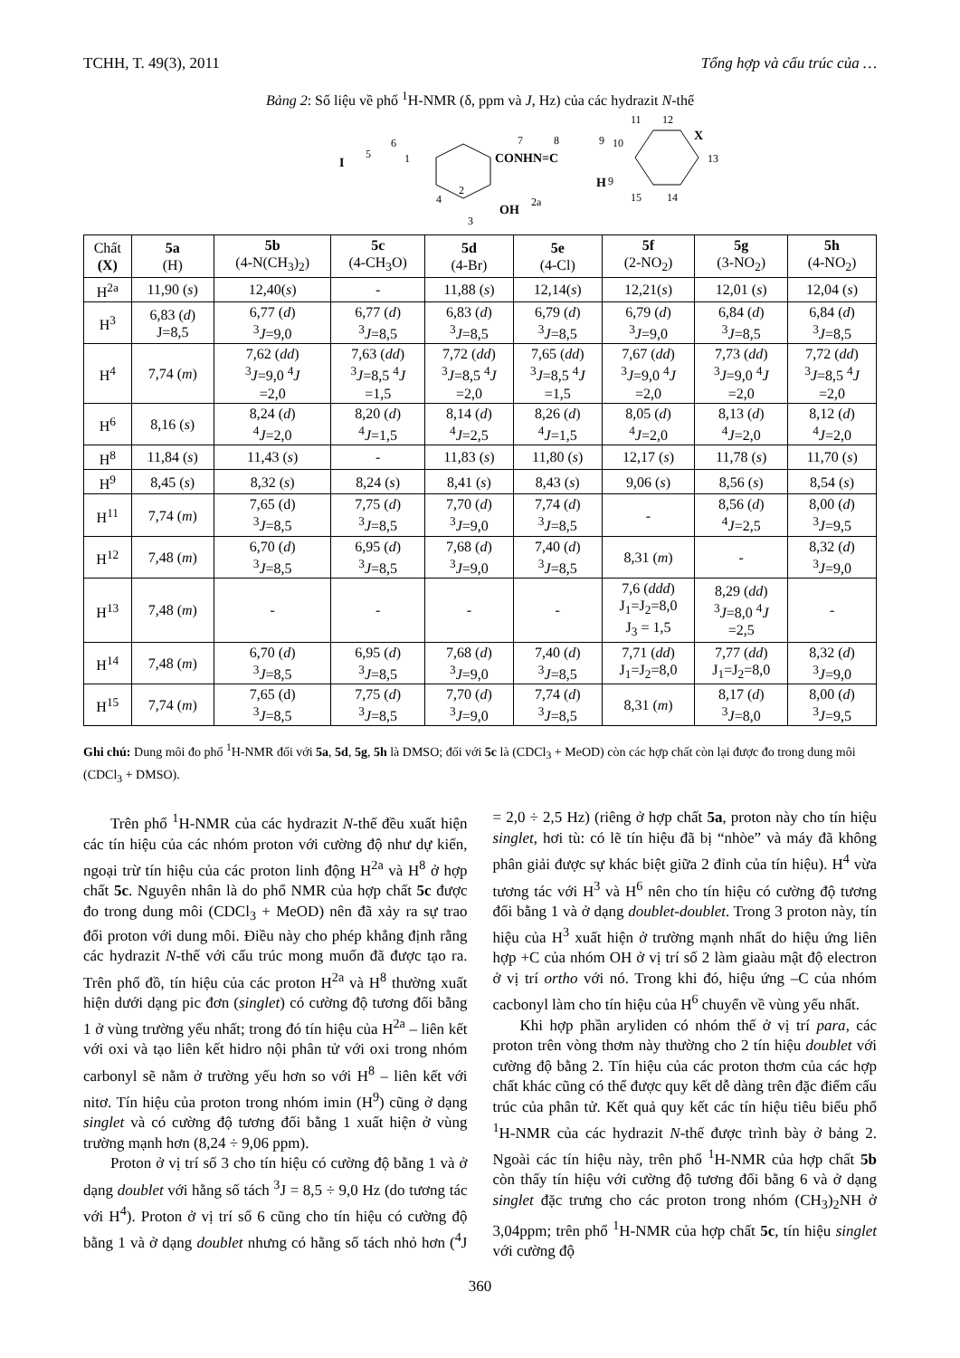TCHH, T. 49(3), 2011 Tổng hợp và cấu trúc của …
Bảng 2: Số liệu về phổ <sup>1</sup>H-NMR (δ, ppm và J, Hz) của các hydrazit N-thế
I
5
6
1
CONHN=C
4
3
2
OH
2a
7
8
9
10
H
9
11
12
X
13
15
14
| Chất (X) | 5a (H) | 5b (4-N(CH<sub>3</sub>)<sub>2</sub>) | 5c (4-CH<sub>3</sub>O) | 5d (4-Br) | 5e (4-Cl) | 5f (2-NO<sub>2</sub>) | 5g (3-NO<sub>2</sub>) | 5h (4-NO<sub>2</sub>) |
| --- | --- | --- | --- | --- | --- | --- | --- | --- |
| H<sup>2a</sup> | 11,90 ( s ) | 12,40( s ) | - | 11,88 ( s ) | 12,14( s ) | 12,21( s ) | 12,01 ( s ) | 12,04 ( s ) |
| H<sup>3</sup> | 6,83 ( d ) J=8,5 | 6,77 ( d ) <sup>3</sup> J =9,0 | 6,77 ( d ) <sup>3</sup> J =8,5 | 6,83 ( d ) <sup>3</sup> J =8,5 | 6,79 ( d ) <sup>3</sup> J =8,5 | 6,79 ( d ) <sup>3</sup> J =9,0 | 6,84 ( d ) <sup>3</sup> J =8,5 | 6,84 ( d ) <sup>3</sup> J =8,5 |
| H<sup>4</sup> | 7,74 ( m ) | 7,62 ( dd ) <sup>3</sup> J =9,0 <sup>4</sup> J =2,0 | 7,63 ( dd ) <sup>3</sup> J =8,5 <sup>4</sup> J =1,5 | 7,72 ( dd ) <sup>3</sup> J =8,5 <sup>4</sup> J =2,0 | 7,65 ( dd ) <sup>3</sup> J =8,5 <sup>4</sup> J =1,5 | 7,67 ( dd ) <sup>3</sup> J =9,0 <sup>4</sup> J =2,0 | 7,73 ( dd ) <sup>3</sup> J =9,0 <sup>4</sup> J =2,0 | 7,72 ( dd ) <sup>3</sup> J =8,5 <sup>4</sup> J =2,0 |
| H<sup>6</sup> | 8,16 ( s ) | 8,24 ( d ) <sup>4</sup> J =2,0 | 8,20 ( d ) <sup>4</sup> J =1,5 | 8,14 ( d ) <sup>4</sup> J =2,5 | 8,26 ( d ) <sup>4</sup> J =1,5 | 8,05 ( d ) <sup>4</sup> J =2,0 | 8,13 ( d ) <sup>4</sup> J =2,0 | 8,12 ( d ) <sup>4</sup> J =2,0 |
| H<sup>8</sup> | 11,84 ( s ) | 11,43 ( s ) | - | 11,83 ( s ) | 11,80 ( s ) | 12,17 ( s ) | 11,78 ( s ) | 11,70 ( s ) |
| H<sup>9</sup> | 8,45 ( s ) | 8,32 ( s ) | 8,24 ( s ) | 8,41 ( s ) | 8,43 ( s ) | 9,06 ( s ) | 8,56 ( s ) | 8,54 ( s ) |
| H<sup>11</sup> | 7,74 ( m ) | 7,65 (d) <sup>3</sup> J =8,5 | 7,75 ( d ) <sup>3</sup> J =8,5 | 7,70 ( d ) <sup>3</sup> J =9,0 | 7,74 ( d ) <sup>3</sup> J =8,5 | - | 8,56 ( d ) <sup>4</sup> J =2,5 | 8,00 ( d ) <sup>3</sup> J =9,5 |
| H<sup>12</sup> | 7,48 ( m ) | 6,70 ( d ) <sup>3</sup> J =8,5 | 6,95 ( d ) <sup>3</sup> J =8,5 | 7,68 ( d ) <sup>3</sup> J =9,0 | 7,40 ( d ) <sup>3</sup> J =8,5 | 8,31 ( m ) | - | 8,32 ( d ) <sup>3</sup> J =9,0 |
| H<sup>13</sup> | 7,48 ( m ) | - | - | - | - | 7,6 ( ddd ) J<sub>1</sub>=J<sub>2</sub>=8,0 J<sub>3</sub> = 1,5 | 8,29 ( dd ) <sup>3</sup> J =8,0 <sup>4</sup> J =2,5 | - |
| H<sup>14</sup> | 7,48 ( m ) | 6,70 ( d ) <sup>3</sup> J =8,5 | 6,95 ( d ) <sup>3</sup> J =8,5 | 7,68 ( d ) <sup>3</sup> J =9,0 | 7,40 ( d ) <sup>3</sup> J =8,5 | 7,71 ( dd ) J<sub>1</sub>=J<sub>2</sub>=8,0 | 7,77 ( dd ) J<sub>1</sub>=J<sub>2</sub>=8,0 | 8,32 ( d ) <sup>3</sup> J =9,0 |
| H<sup>15</sup> | 7,74 ( m ) | 7,65 (d) <sup>3</sup> J =8,5 | 7,75 ( d ) <sup>3</sup> J =8,5 | 7,70 ( d ) <sup>3</sup> J =9,0 | 7,74 ( d ) <sup>3</sup> J =8,5 | 8,31 ( m ) | 8,17 ( d ) <sup>3</sup> J =8,0 | 8,00 ( d ) <sup>3</sup> J =9,5 |
Ghi chú: Dung môi đo phổ <sup>1</sup>H-NMR đối với 5a, 5d, 5g, 5h là DMSO; đối với 5c là (CDCl<sub>3</sub> + MeOD) còn các hợp chất còn lại được đo trong dung môi (CDCl<sub>3</sub> + DMSO).
Trên phổ <sup>1</sup>H-NMR của các hydrazit N-thế đều xuất hiện các tín hiệu của các nhóm proton với cường độ như dự kiến, ngoại trừ tín hiệu của các proton linh động H<sup>2a</sup> và H<sup>8</sup> ở hợp chất 5c. Nguyên nhân là do phổ NMR của hợp chất 5c được đo trong dung môi (CDCl<sub>3</sub> + MeOD) nên đã xảy ra sự trao đổi proton với dung môi. Điều này cho phép khẳng định rằng các hydrazit N-thế với cấu trúc mong muốn đã được tạo ra. Trên phổ đồ, tín hiệu của các proton H<sup>2a</sup> và H<sup>8</sup> thường xuất hiện dưới dạng pic đơn (singlet) có cường độ tương đối bằng 1 ở vùng trường yếu nhất; trong đó tín hiệu của H<sup>2a</sup> – liên kết với oxi và tạo liên kết hidro nội phân tử với oxi trong nhóm carbonyl sẽ nằm ở trường yếu hơn so với H<sup>8</sup> – liên kết với nitơ. Tín hiệu của proton trong nhóm imin (H<sup>9</sup>) cũng ở dạng singlet và có cường độ tương đối bằng 1 xuất hiện ở vùng trường mạnh hơn (8,24 ÷ 9,06 ppm).
Proton ở vị trí số 3 cho tín hiệu có cường độ bằng 1 và ở dạng doublet với hằng số tách <sup>3</sup>J = 8,5 ÷ 9,0 Hz (do tương tác với H<sup>4</sup>). Proton ở vị trí số 6 cũng cho tín hiệu có cường độ bằng 1 và ở dạng doublet nhưng có hằng số tách nhỏ hơn (<sup>4</sup>J = 2,0 ÷ 2,5 Hz) (riêng ở hợp chất 5a, proton này cho tín hiệu singlet, hơi tù: có lẽ tín hiệu đã bị “nhòe” và máy đã không phân giải được sự khác biệt giữa 2 đỉnh của tín hiệu). H<sup>4</sup> vừa tương tác với H<sup>3</sup> và H<sup>6</sup> nên cho tín hiệu có cường độ tương đối bằng 1 và ở dạng doublet-doublet. Trong 3 proton này, tín hiệu của H<sup>3</sup> xuất hiện ở trường mạnh nhất do hiệu ứng liên hợp +C của nhóm OH ở vị trí số 2 làm giaàu mật độ electron ở vị trí ortho với nó. Trong khi đó, hiệu ứng –C của nhóm cacbonyl làm cho tín hiệu của H<sup>6</sup> chuyển về vùng yếu nhất.
Khi hợp phần aryliden có nhóm thế ở vị trí para, các proton trên vòng thơm này thường cho 2 tín hiệu doublet với cường độ bằng 2. Tín hiệu của các proton thơm của các hợp chất khác cũng có thể được quy kết dễ dàng trên đặc điểm cấu trúc của phân tử. Kết quả quy kết các tín hiệu tiêu biểu phổ <sup>1</sup>H-NMR của các hydrazit N-thế được trình bày ở bảng 2. Ngoài các tín hiệu này, trên phổ <sup>1</sup>H-NMR của hợp chất 5b còn thấy tín hiệu với cường độ tương đối bằng 6 và ở dạng singlet đặc trưng cho các proton trong nhóm (CH<sub>3</sub>)<sub>2</sub>NH ở 3,04ppm; trên phổ <sup>1</sup>H-NMR của hợp chất 5c, tín hiệu singlet với cường độ
360